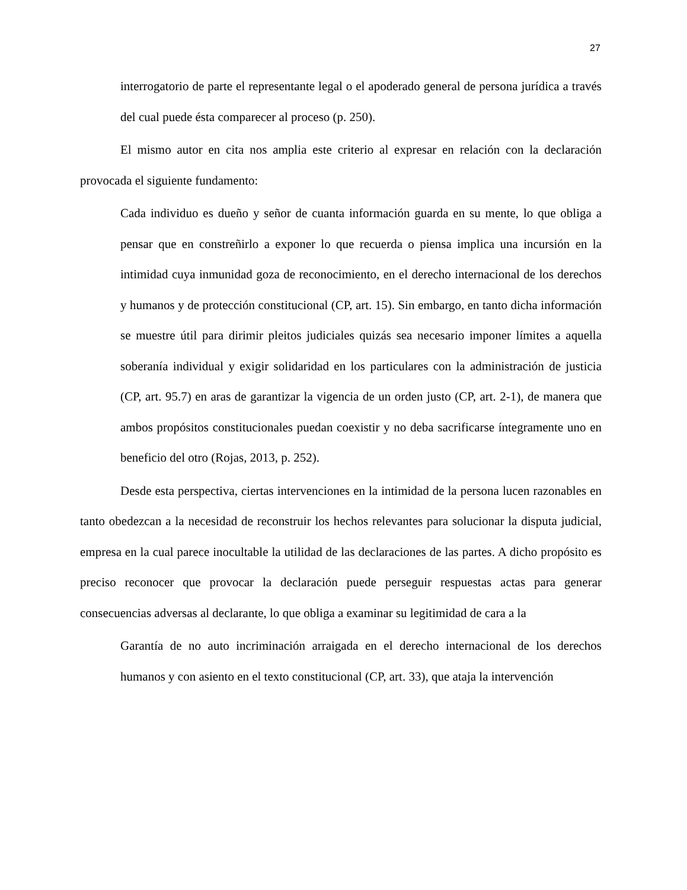27
interrogatorio de parte el representante legal o el apoderado general de persona jurídica a través del cual puede ésta comparecer al proceso (p. 250).
El mismo autor en cita nos amplia este criterio al expresar en relación con la declaración provocada el siguiente fundamento:
Cada individuo es dueño y señor de cuanta información guarda en su mente, lo que obliga a pensar que en constreñirlo a exponer lo que recuerda o piensa implica una incursión en la intimidad cuya inmunidad goza de reconocimiento, en el derecho internacional de los derechos y humanos y de protección constitucional (CP, art. 15). Sin embargo, en tanto dicha información se muestre útil para dirimir pleitos judiciales quizás sea necesario imponer límites a aquella soberanía individual y exigir solidaridad en los particulares con la administración de justicia (CP, art. 95.7) en aras de garantizar la vigencia de un orden justo (CP, art. 2-1), de manera que ambos propósitos constitucionales puedan coexistir y no deba sacrificarse íntegramente uno en beneficio del otro (Rojas, 2013, p. 252).
Desde esta perspectiva, ciertas intervenciones en la intimidad de la persona lucen razonables en tanto obedezcan a la necesidad de reconstruir los hechos relevantes para solucionar la disputa judicial, empresa en la cual parece inocultable la utilidad de las declaraciones de las partes. A dicho propósito es preciso reconocer que provocar la declaración puede perseguir respuestas actas para generar consecuencias adversas al declarante, lo que obliga a examinar su legitimidad de cara a la
Garantía de no auto incriminación arraigada en el derecho internacional de los derechos humanos y con asiento en el texto constitucional (CP, art. 33), que ataja la intervención